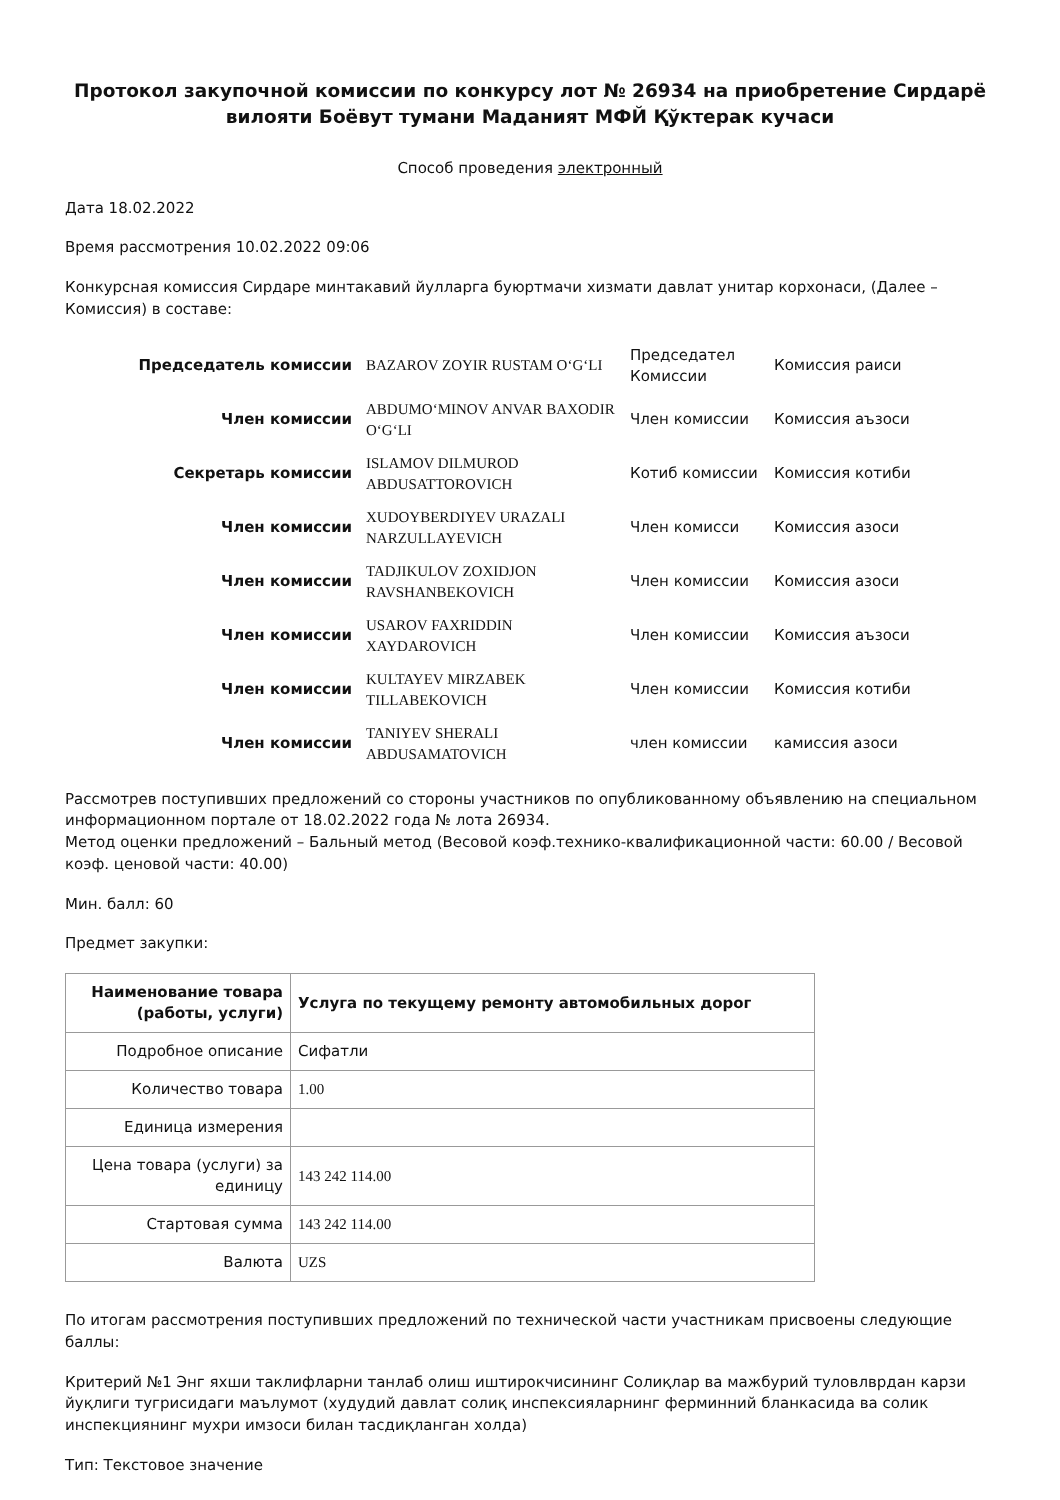Протокол закупочной комиссии по конкурсу лот № 26934 на приобретение Сирдарё вилояти Боёвут тумани Маданият МФЙ Қўктерак кучаси
Способ проведения электронный
Дата 18.02.2022
Время рассмотрения 10.02.2022 09:06
Конкурсная комиссия Сирдаре минтакавий йулларга буюртмачи хизмати давлат унитар корхонаси, (Далее – Комиссия) в составе:
| Председатель комиссии | BAZAROV ZOYIR RUSTAM O‘G‘LI | Председател Комиссии | Комиссия раиси |
| Член комиссии | ABDUMO‘MINOV ANVAR BAXODIR O‘G‘LI | Член комиссии | Комиссия аъзоси |
| Секретарь комиссии | ISLAMOV DILMUROD ABDUSATTOROVICH | Котиб комиссии | Комиссия котиби |
| Член комиссии | XUDOYBERDIYEV URAZALI NARZULLAYEVICH | Член комисси | Комиссия азоси |
| Член комиссии | TADJIKULOV ZOXIDJON RAVSHANBEKOVICH | Член комиссии | Комиссия азоси |
| Член комиссии | USAROV FAXRIDDIN XAYDAROVICH | Член комиссии | Комиссия аъзоси |
| Член комиссии | KULTAYEV MIRZABEK TILLABEKOVICH | Член комиссии | Комиссия котиби |
| Член комиссии | TANIYEV SHERALI ABDUSAMATOVICH | член комиссии | камиссия азоси |
Рассмотрев поступивших предложений со стороны участников по опубликованному объявлению на специальном информационном портале от 18.02.2022 года № лота 26934.
Метод оценки предложений – Бальный метод (Весовой коэф.технико-квалификационной части: 60.00 / Весовой коэф. ценовой части: 40.00)
Мин. балл: 60
Предмет закупки:
| Наименование товара (работы, услуги) | Услуга по текущему ремонту автомобильных дорог |
| --- | --- |
| Подробное описание | Сифатли |
| Количество товара | 1.00 |
| Единица измерения | |
| Цена товара (услуги) за единицу | 143 242 114.00 |
| Стартовая сумма | 143 242 114.00 |
| Валюта | UZS |
По итогам рассмотрения поступивших предложений по технической части участникам присвоены следующие баллы:
Критерий №1 Энг яхши таклифларни танлаб олиш иштирокчисининг Солиқлар ва мажбурий туловлврдан карзи йуқлиги тугрисидаги маълумот (худудий давлат солиқ инспексияларнинг ферминний бланкасида ва солик инспекциянинг мухри имзоси билан тасдиқланган холда)
Тип: Текстовое значение